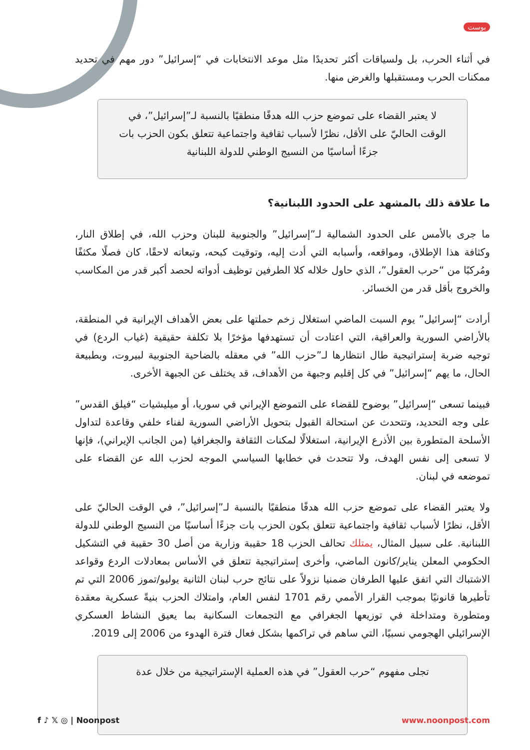بوست
في أثناء الحرب، بل ولسياقات أكثر تحديدًا مثل موعد الانتخابات في “إسرائيل” دور مهم في تحديد ممكنات الحرب ومستقبلها والغرض منها.
لا يعتبر القضاء على تموضع حزب الله هدفًا منطقيًا بالنسبة لـ”إسرائيل”، في الوقت الحاليّ على الأقل، نظرًا لأسباب ثقافية واجتماعية تتعلق بكون الحزب بات جزءًا أساسيًا من النسيج الوطني للدولة اللبنانية
ما علاقة ذلك بالمشهد على الحدود اللبنانية؟
ما جرى بالأمس على الحدود الشمالية لـ”إسرائيل” والجنوبية للبنان وحزب الله، في إطلاق النار، وكثافة هذا الإطلاق، ومواقعه، وأسبابه التي أدت إليه، وتوقيت كبحه، وتبعاته لاحقًا، كان فصلًا مكثفًا ومُركبًا من “حرب العقول”، الذي حاول خلاله كلا الطرفين توظيف أدواته لحصد أكبر قدر من المكاسب والخروج بأقل قدر من الخسائر.
أرادت “إسرائيل” يوم السبت الماضي استغلال زخم حملتها على بعض الأهداف الإيرانية في المنطقة، بالأراضي السورية والعراقية، التي اعتادت أن تستهدفها مؤخرًا بلا تكلفة حقيقية (غياب الردع) في توجيه ضربة إستراتيجية طال انتظارها لـ”حزب الله” في معقله بالضاحية الجنوبية لبيروت، وبطبيعة الحال، ما يهم “إسرائيل” في كل إقليم وجبهة من الأهداف، قد يختلف عن الجبهة الأخرى.
فبينما تسعى “إسرائيل” بوضوح للقضاء على التموضع الإيراني في سوريا، أو ميليشيات “فيلق القدس” على وجه التحديد، وتتحدث عن استحالة القبول بتحويل الأراضي السورية لفناء خلفي وقاعدة لتداول الأسلحة المتطورة بين الأذرع الإيرانية، استغلالًا لمكنات الثقافة والجغرافيا (من الجانب الإيراني)، فإنها لا تسعى إلى نفس الهدف، ولا تتحدث في خطابها السياسي الموجه لحزب الله عن القضاء على تموضعه في لبنان.
ولا يعتبر القضاء على تموضع حزب الله هدفًا منطقيًا بالنسبة لـ”إسرائيل”، في الوقت الحاليّ على الأقل، نظرًا لأسباب ثقافية واجتماعية تتعلق بكون الحزب بات جزءًا أساسيًا من النسيج الوطني للدولة اللبنانية. على سبيل المثال، يمتلك تحالف الحزب 18 حقيبة وزارية من أصل 30 حقيبة في التشكيل الحكومي المعلن يناير/كانون الماضي، وأخرى إستراتيجية تتعلق في الأساس بمعادلات الردع وقواعد الاشتباك التي اتفق عليها الطرفان ضمنيا نزولاً على نتائج حرب لبنان الثانية يوليو/تموز 2006 التي تم تأطيرها قانونيًا بموجب القرار الأممي رقم 1701 لنفس العام، وامتلاك الحزب بنيةً عسكرية معقدة ومتطورة ومتداخلة في توزيعها الجغرافي مع التجمعات السكانية بما يعيق النشاط العسكري الإسرائيلي الهجومي نسبيًا، التي ساهم في تراكمها بشكل فعال فترة الهدوء من 2006 إلى 2019.
تجلى مفهوم “حرب العقول” في هذه العملية الإستراتيجية من خلال عدة
f ♪ 𝕏 ◎ | Noonpost www.noonpost.com